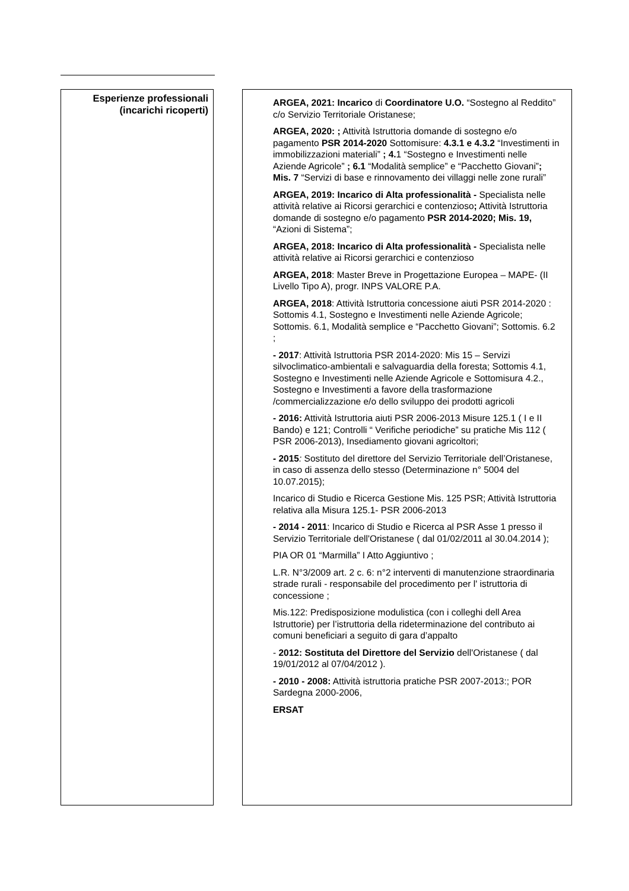Esperienze professionali
(incarichi ricoperti)
ARGEA, 2021: Incarico di Coordinatore U.O. “Sostegno al Reddito” c/o Servizio Territoriale Oristanese;
ARGEA, 2020: ; Attività Istruttoria domande di sostegno e/o pagamento PSR 2014-2020 Sottomisure: 4.3.1 e 4.3.2 “Investimenti in immobilizzazioni materiali” ; 4. 1 “Sostegno e Investimenti nelle Aziende Agricole” ; 6.1 “Modalità semplice” e “Pacchetto Giovani”; Mis. 7 “Servizi di base e rinnovamento dei villaggi nelle zone rurali”
ARGEA, 2019: Incarico di Alta professionalità - Specialista nelle attività relative ai Ricorsi gerarchici e contenzioso; Attività Istruttoria domande di sostegno e/o pagamento PSR 2014-2020; Mis. 19, “Azioni di Sistema”;
ARGEA, 2018: Incarico di Alta professionalità - Specialista nelle attività relative ai Ricorsi gerarchici e contenzioso
ARGEA, 2018: Master Breve in Progettazione Europea – MAPE- (II Livello Tipo A), progr. INPS VALORE P.A.
ARGEA, 2018: Attività Istruttoria concessione aiuti PSR 2014-2020 : Sottomis 4.1, Sostegno e Investimenti nelle Aziende Agricole; Sottomis. 6.1, Modalità semplice e “Pacchetto Giovani”; Sottomis. 6.2 ;
- 2017: Attività Istruttoria PSR 2014-2020: Mis 15 – Servizi silvoclimatico-ambientali e salvaguardia della foresta; Sottomis 4.1, Sostegno e Investimenti nelle Aziende Agricole e Sottomisura 4.2., Sostegno e Investimenti a favore della trasformazione /commercializzazione e/o dello sviluppo dei prodotti agricoli
- 2016: Attività Istruttoria aiuti PSR 2006-2013 Misure 125.1 ( I e II Bando) e 121; Controlli “ Verifiche periodiche” su pratiche Mis 112 ( PSR 2006-2013), Insediamento giovani agricoltori;
- 2015: Sostituto del direttore del Servizio Territoriale dell’Oristanese, in caso di assenza dello stesso (Determinazione n° 5004 del 10.07.2015);
Incarico di Studio e Ricerca Gestione Mis. 125 PSR; Attività Istruttoria relativa alla Misura 125.1- PSR 2006-2013
- 2014 - 2011: Incarico di Studio e Ricerca al PSR Asse 1 presso il Servizio Territoriale dell'Oristanese ( dal 01/02/2011 al 30.04.2014 );
PIA OR 01 “Marmilla” I Atto Aggiuntivo ;
L.R. N°3/2009 art. 2 c. 6: n°2 interventi di manutenzione straordinaria strade rurali - responsabile del procedimento per l' istruttoria di concessione ;
Mis.122: Predisposizione modulistica (con i colleghi dell Area Istruttorie) per l’istruttoria della rideterminazione del contributo ai comuni beneficiari a seguito di gara d’appalto
- 2012: Sostituta del Direttore del Servizio dell'Oristanese ( dal 19/01/2012 al 07/04/2012 ).
- 2010 - 2008: Attività istruttoria pratiche PSR 2007-2013:; POR Sardegna 2000-2006,
ERSAT